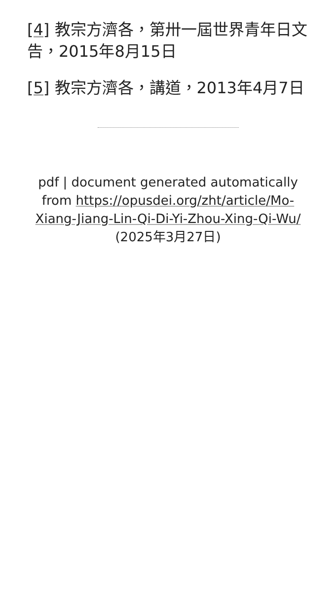[4] 教宗方濟各，第卅一屆世界青年日文告，2015年8月15日
[5] 教宗方濟各，講道，2013年4月7日
pdf | document generated automatically from https://opusdei.org/zht/article/Mo-Xiang-Jiang-Lin-Qi-Di-Yi-Zhou-Xing-Qi-Wu/ (2025年3月27日)